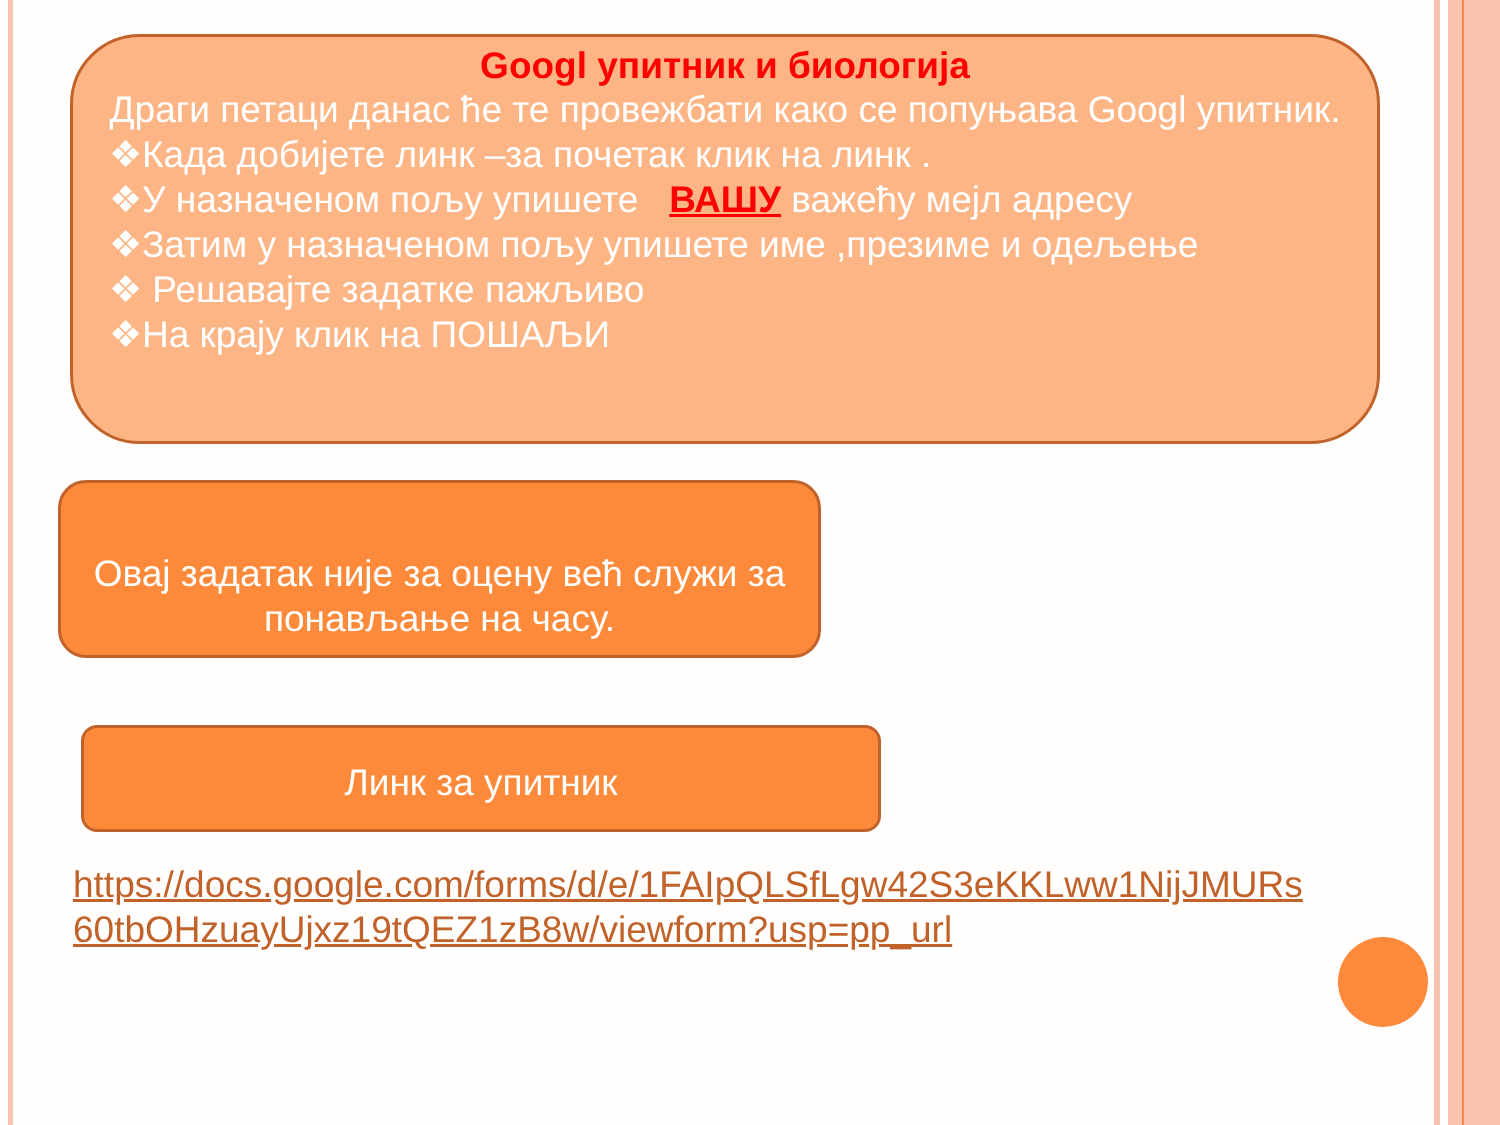Googl упитник и биологија
Драги петаци данас ћe те провежбати како се попуњава Googl упитник.
❖Када добијете линк –за почетак клик на линк .
❖У назначеном пољу упишете ВАШУ важећу мејл адресу
❖Затим у назначеном пољу упишете име ,презиме и одељење
❖ Решавајте задатке пажљиво
❖На крају клик на ПОШАЉИ
Овај задатак није за оцену већ служи за понављање на часу.
Линк за упитник
https://docs.google.com/forms/d/e/1FAIpQLSfLgw42S3eKKLww1NijJMURs 60tbOHzuayUjxz19tQEZ1zB8w/viewform?usp=pp_url